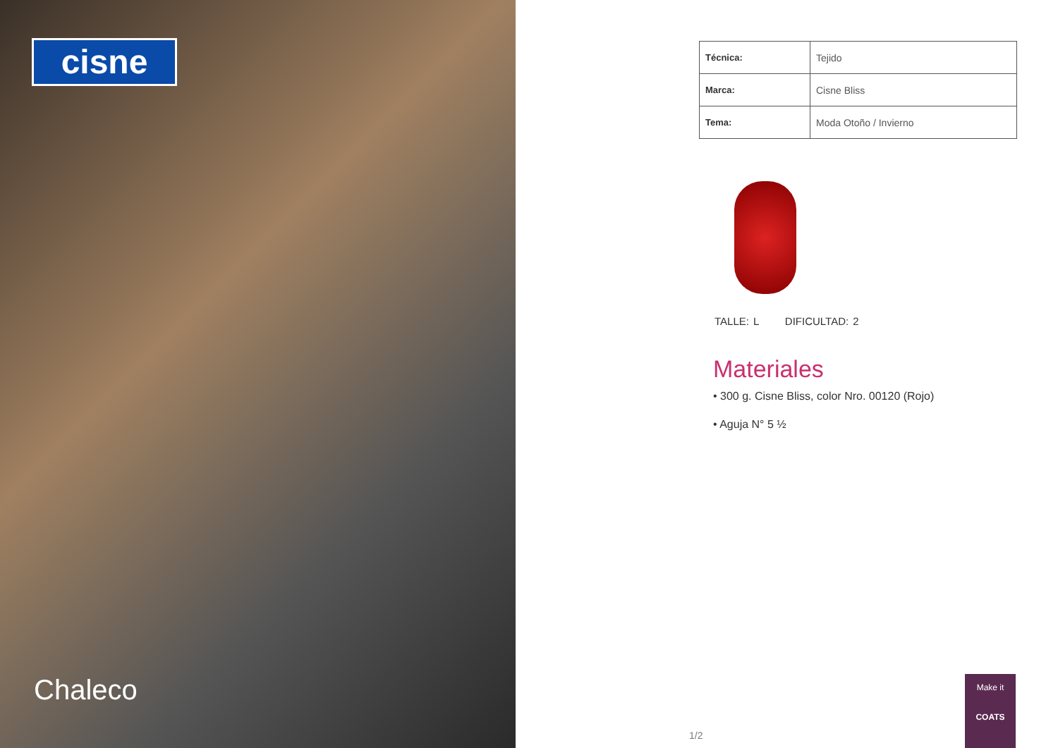cisne
Chaleco
| Técnica: | Tejido |
| Marca: | Cisne Bliss |
| Tema: | Moda Otoño / Invierno |
TALLE: L DIFICULTAD: 2
Materiales
• 300 g. Cisne Bliss, color Nro. 00120 (Rojo)
• Aguja N° 5 ½
1/2
Make it
COATS